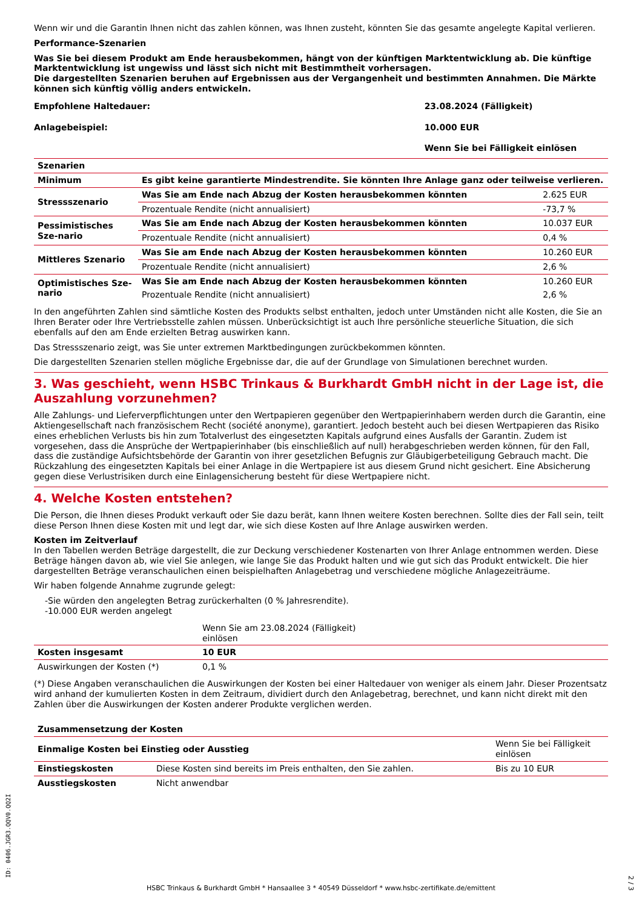Wenn wir und die Garantin Ihnen nicht das zahlen können, was Ihnen zusteht, könnten Sie das gesamte angelegte Kapital verlieren.
Performance-Szenarien
Was Sie bei diesem Produkt am Ende herausbekommen, hängt von der künftigen Marktentwicklung ab. Die künftige Marktentwicklung ist ungewiss und lässt sich nicht mit Bestimmtheit vorhersagen.
Die dargestellten Szenarien beruhen auf Ergebnissen aus der Vergangenheit und bestimmten Annahmen. Die Märkte können sich künftig völlig anders entwickeln.
| Empfohlene Haltedauer: | 23.08.2024 (Fälligkeit) |
| Anlagebeispiel: | 10.000 EUR |
| | Wenn Sie bei Fälligkeit einlösen |
| Szenarien | | |
| Minimum | Es gibt keine garantierte Mindestrendite. Sie könnten Ihre Anlage ganz oder teilweise verlieren. | |
| Stressszenario | Was Sie am Ende nach Abzug der Kosten herausbekommen könnten | 2.625 EUR |
| | Prozentuale Rendite (nicht annualisiert) | -73,7 % |
| Pessimistisches Sze-nario | Was Sie am Ende nach Abzug der Kosten herausbekommen könnten | 10.037 EUR |
| | Prozentuale Rendite (nicht annualisiert) | 0,4 % |
| Mittleres Szenario | Was Sie am Ende nach Abzug der Kosten herausbekommen könnten | 10.260 EUR |
| | Prozentuale Rendite (nicht annualisiert) | 2,6 % |
| Optimistisches Sze-nario | Was Sie am Ende nach Abzug der Kosten herausbekommen könnten | 10.260 EUR |
| | Prozentuale Rendite (nicht annualisiert) | 2,6 % |
In den angeführten Zahlen sind sämtliche Kosten des Produkts selbst enthalten, jedoch unter Umständen nicht alle Kosten, die Sie an Ihren Berater oder Ihre Vertriebsstelle zahlen müssen. Unberücksichtigt ist auch Ihre persönliche steuerliche Situation, die sich ebenfalls auf den am Ende erzielten Betrag auswirken kann.
Das Stressszenario zeigt, was Sie unter extremen Marktbedingungen zurückbekommen könnten.
Die dargestellten Szenarien stellen mögliche Ergebnisse dar, die auf der Grundlage von Simulationen berechnet wurden.
3. Was geschieht, wenn HSBC Trinkaus & Burkhardt GmbH nicht in der Lage ist, die Auszahlung vorzunehmen?
Alle Zahlungs- und Lieferverpflichtungen unter den Wertpapieren gegenüber den Wertpapierinhabern werden durch die Garantin, eine Aktiengesellschaft nach französischem Recht (société anonyme), garantiert. Jedoch besteht auch bei diesen Wertpapieren das Risiko eines erheblichen Verlusts bis hin zum Totalverlust des eingesetzten Kapitals aufgrund eines Ausfalls der Garantin. Zudem ist vorgesehen, dass die Ansprüche der Wertpapierinhaber (bis einschließlich auf null) herabgeschrieben werden können, für den Fall, dass die zuständige Aufsichtsbehörde der Garantin von ihrer gesetzlichen Befugnis zur Gläubigerbeteiligung Gebrauch macht. Die Rückzahlung des eingesetzten Kapitals bei einer Anlage in die Wertpapiere ist aus diesem Grund nicht gesichert. Eine Absicherung gegen diese Verlustrisiken durch eine Einlagensicherung besteht für diese Wertpapiere nicht.
4. Welche Kosten entstehen?
Die Person, die Ihnen dieses Produkt verkauft oder Sie dazu berät, kann Ihnen weitere Kosten berechnen. Sollte dies der Fall sein, teilt diese Person Ihnen diese Kosten mit und legt dar, wie sich diese Kosten auf Ihre Anlage auswirken werden.
Kosten im Zeitverlauf
In den Tabellen werden Beträge dargestellt, die zur Deckung verschiedener Kostenarten von Ihrer Anlage entnommen werden. Diese Beträge hängen davon ab, wie viel Sie anlegen, wie lange Sie das Produkt halten und wie gut sich das Produkt entwickelt. Die hier dargestellten Beträge veranschaulichen einen beispielhaften Anlagebetrag und verschiedene mögliche Anlagezeiträume.
Wir haben folgende Annahme zugrunde gelegt:
-Sie würden den angelegten Betrag zurückerhalten (0 % Jahresrendite).
-10.000 EUR werden angelegt
| | Wenn Sie am 23.08.2024 (Fälligkeit) einlösen | |
| Kosten insgesamt | 10 EUR | |
| Auswirkungen der Kosten (*) | 0,1 % | |
(*) Diese Angaben veranschaulichen die Auswirkungen der Kosten bei einer Haltedauer von weniger als einem Jahr. Dieser Prozentsatz wird anhand der kumulierten Kosten in dem Zeitraum, dividiert durch den Anlagebetrag, berechnet, und kann nicht direkt mit den Zahlen über die Auswirkungen der Kosten anderer Produkte verglichen werden.
| Zusammensetzung der Kosten | | |
| Einmalige Kosten bei Einstieg oder Ausstieg | | Wenn Sie bei Fälligkeit einlösen |
| Einstiegskosten | Diese Kosten sind bereits im Preis enthalten, den Sie zahlen. | Bis zu 10 EUR |
| Ausstiegskosten | Nicht anwendbar | |
ID: 0406.JGR3.QQV0.QQ2I
HSBC Trinkaus & Burkhardt GmbH * Hansaallee 3 * 40549 Düsseldorf * www.hsbc-zertifikate.de/emittent
2 / 3